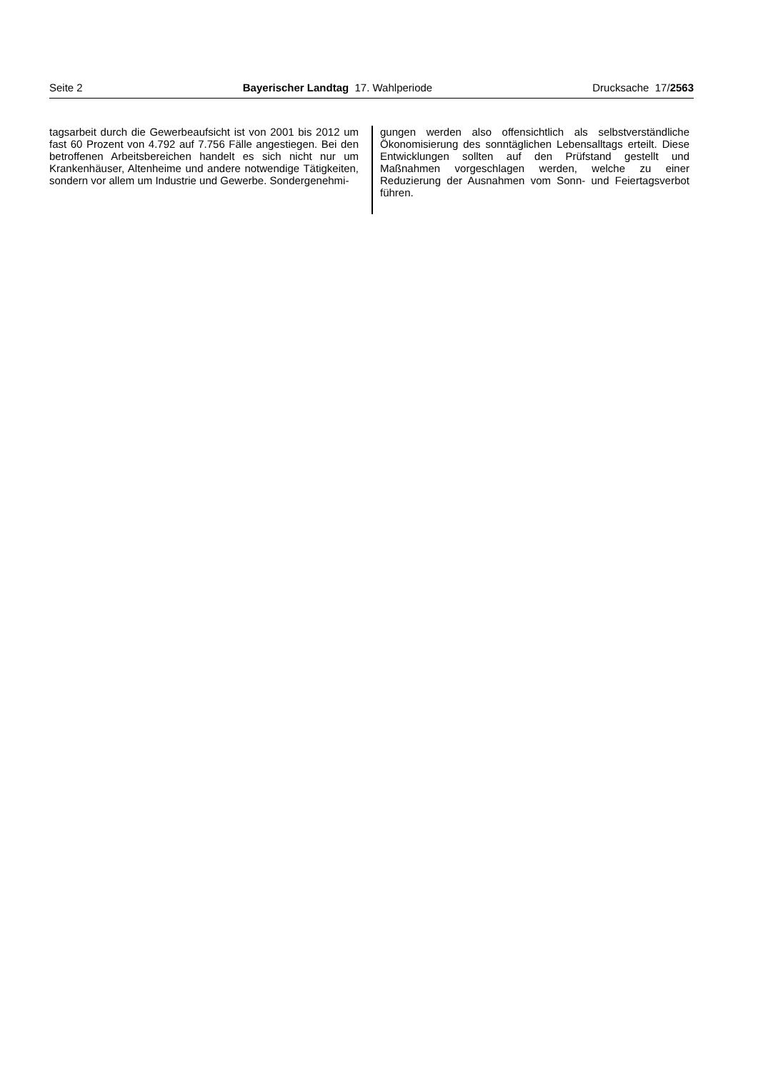Seite 2 Bayerischer Landtag 17. Wahlperiode Drucksache 17/2563
tagsarbeit durch die Gewerbeaufsicht ist von 2001 bis 2012 um fast 60 Prozent von 4.792 auf 7.756 Fälle angestiegen. Bei den betroffenen Arbeitsbereichen handelt es sich nicht nur um Krankenhäuser, Altenheime und andere notwendige Tätigkeiten, sondern vor allem um Industrie und Gewerbe. Sondergenehmi-
gungen werden also offensichtlich als selbstverständliche Ökonomisierung des sonntäglichen Lebensalltags erteilt. Diese Entwicklungen sollten auf den Prüfstand gestellt und Maßnahmen vorgeschlagen werden, welche zu einer Reduzierung der Ausnahmen vom Sonn- und Feiertagsverbot führen.